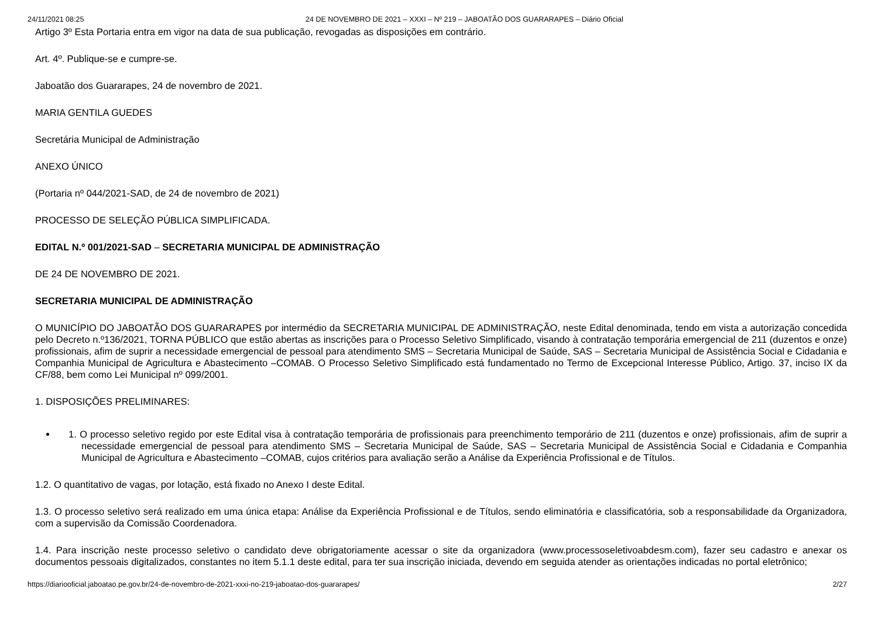24/11/2021 08:25 24 DE NOVEMBRO DE 2021 – XXXI – Nº 219 – JABOATÃO DOS GUARARAPES – Diário Oficial
Artigo 3º Esta Portaria entra em vigor na data de sua publicação, revogadas as disposições em contrário.
Art. 4º. Publique-se e cumpre-se.
Jaboatão dos Guararapes, 24 de novembro de 2021.
MARIA GENTILA GUEDES
Secretária Municipal de Administração
ANEXO ÚNICO
(Portaria nº 044/2021-SAD, de 24 de novembro de 2021)
PROCESSO DE SELEÇÃO PÚBLICA SIMPLIFICADA.
EDITAL N.º 001/2021-SAD – SECRETARIA MUNICIPAL DE ADMINISTRAÇÃO
DE 24 DE NOVEMBRO DE 2021.
SECRETARIA MUNICIPAL DE ADMINISTRAÇÃO
O MUNICÍPIO DO JABOATÃO DOS GUARARAPES por intermédio da SECRETARIA MUNICIPAL DE ADMINISTRAÇÃO, neste Edital denominada, tendo em vista a autorização concedida pelo Decreto n.º136/2021, TORNA PÚBLICO que estão abertas as inscrições para o Processo Seletivo Simplificado, visando à contratação temporária emergencial de 211 (duzentos e onze) profissionais, afim de suprir a necessidade emergencial de pessoal para atendimento SMS – Secretaria Municipal de Saúde, SAS – Secretaria Municipal de Assistência Social e Cidadania e Companhia Municipal de Agricultura e Abastecimento –COMAB. O Processo Seletivo Simplificado está fundamentado no Termo de Excepcional Interesse Público, Artigo. 37, inciso IX da CF/88, bem como Lei Municipal nº 099/2001.
1. DISPOSIÇÕES PRELIMINARES:
1. O processo seletivo regido por este Edital visa à contratação temporária de profissionais para preenchimento temporário de 211 (duzentos e onze) profissionais, afim de suprir a necessidade emergencial de pessoal para atendimento SMS – Secretaria Municipal de Saúde, SAS – Secretaria Municipal de Assistência Social e Cidadania e Companhia Municipal de Agricultura e Abastecimento –COMAB, cujos critérios para avaliação serão a Análise da Experiência Profissional e de Títulos.
1.2. O quantitativo de vagas, por lotação, está fixado no Anexo I deste Edital.
1.3. O processo seletivo será realizado em uma única etapa: Análise da Experiência Profissional e de Títulos, sendo eliminatória e classificatória, sob a responsabilidade da Organizadora, com a supervisão da Comissão Coordenadora.
1.4. Para inscrição neste processo seletivo o candidato deve obrigatoriamente acessar o site da organizadora (www.processoseletivoabdesm.com), fazer seu cadastro e anexar os documentos pessoais digitalizados, constantes no item 5.1.1 deste edital, para ter sua inscrição iniciada, devendo em seguida atender as orientações indicadas no portal eletrônico;
https://diariooficial.jaboatao.pe.gov.br/24-de-novembro-de-2021-xxxi-no-219-jaboatao-dos-guararapes/ 2/27